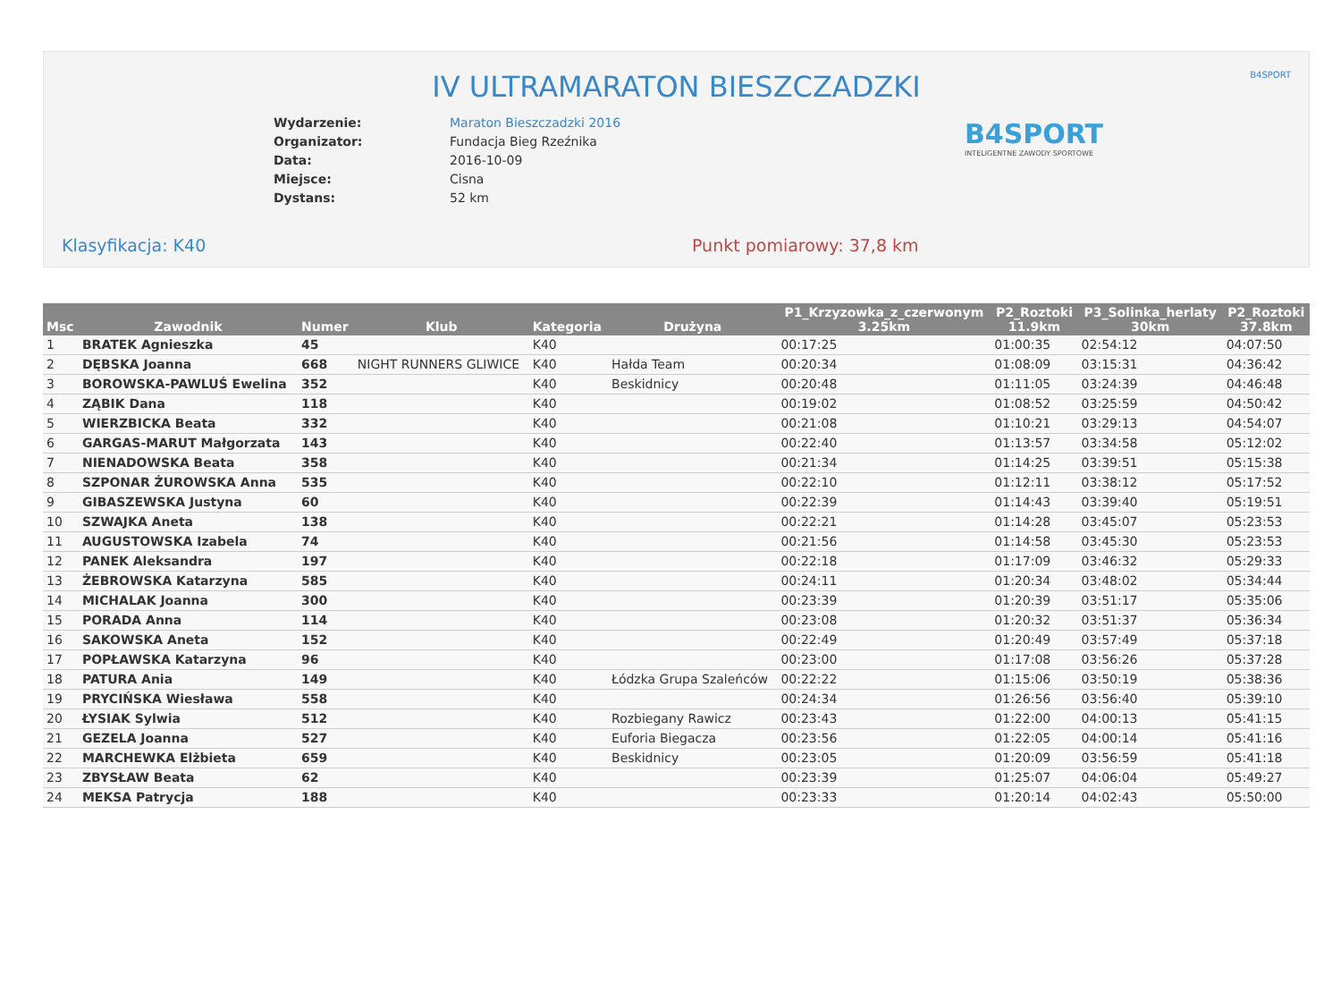B4SPORT
IV ULTRAMARATON BIESZCZADZKI
B4SPORT
INTELIGENTNE ZAWODY SPORTOWE
| Wydarzenie: | Maraton Bieszczadzki 2016 |
| Organizator: | Fundacja Bieg Rzeźnika |
| Data: | 2016-10-09 |
| Miejsce: | Cisna |
| Dystans: | 52 km |
Klasyfikacja: K40 Punkt pomiarowy: 37,8 km
| Msc | Zawodnik | Numer | Klub | Kategoria | Drużyna | P1_Krzyzowka_z_czerwonym 3.25km | P2_Roztoki 11.9km | P3_Solinka_herlaty 30km | P2_Roztoki 37.8km |
| --- | --- | --- | --- | --- | --- | --- | --- | --- | --- |
| 1 | BRATEK Agnieszka | 45 | | K40 | | 00:17:25 | 01:00:35 | 02:54:12 | 04:07:50 |
| 2 | DĘBSKA Joanna | 668 | NIGHT RUNNERS GLIWICE | K40 | Hałda Team | 00:20:34 | 01:08:09 | 03:15:31 | 04:36:42 |
| 3 | BOROWSKA-PAWLUŚ Ewelina | 352 | | K40 | Beskidnicy | 00:20:48 | 01:11:05 | 03:24:39 | 04:46:48 |
| 4 | ZĄBIK Dana | 118 | | K40 | | 00:19:02 | 01:08:52 | 03:25:59 | 04:50:42 |
| 5 | WIERZBICKA Beata | 332 | | K40 | | 00:21:08 | 01:10:21 | 03:29:13 | 04:54:07 |
| 6 | GARGAS-MARUT Małgorzata | 143 | | K40 | | 00:22:40 | 01:13:57 | 03:34:58 | 05:12:02 |
| 7 | NIENADOWSKA Beata | 358 | | K40 | | 00:21:34 | 01:14:25 | 03:39:51 | 05:15:38 |
| 8 | SZPONAR ŻUROWSKA Anna | 535 | | K40 | | 00:22:10 | 01:12:11 | 03:38:12 | 05:17:52 |
| 9 | GIBASZEWSKA Justyna | 60 | | K40 | | 00:22:39 | 01:14:43 | 03:39:40 | 05:19:51 |
| 10 | SZWAJKA Aneta | 138 | | K40 | | 00:22:21 | 01:14:28 | 03:45:07 | 05:23:53 |
| 11 | AUGUSTOWSKA Izabela | 74 | | K40 | | 00:21:56 | 01:14:58 | 03:45:30 | 05:23:53 |
| 12 | PANEK Aleksandra | 197 | | K40 | | 00:22:18 | 01:17:09 | 03:46:32 | 05:29:33 |
| 13 | ŻEBROWSKA Katarzyna | 585 | | K40 | | 00:24:11 | 01:20:34 | 03:48:02 | 05:34:44 |
| 14 | MICHALAK Joanna | 300 | | K40 | | 00:23:39 | 01:20:39 | 03:51:17 | 05:35:06 |
| 15 | PORADA Anna | 114 | | K40 | | 00:23:08 | 01:20:32 | 03:51:37 | 05:36:34 |
| 16 | SAKOWSKA Aneta | 152 | | K40 | | 00:22:49 | 01:20:49 | 03:57:49 | 05:37:18 |
| 17 | POPŁAWSKA Katarzyna | 96 | | K40 | | 00:23:00 | 01:17:08 | 03:56:26 | 05:37:28 |
| 18 | PATURA Ania | 149 | | K40 | Łódzka Grupa Szaleńców | 00:22:22 | 01:15:06 | 03:50:19 | 05:38:36 |
| 19 | PRYCIŃSKA Wiesława | 558 | | K40 | | 00:24:34 | 01:26:56 | 03:56:40 | 05:39:10 |
| 20 | ŁYSIAK Sylwia | 512 | | K40 | Rozbiegany Rawicz | 00:23:43 | 01:22:00 | 04:00:13 | 05:41:15 |
| 21 | GEZELA Joanna | 527 | | K40 | Euforia Biegacza | 00:23:56 | 01:22:05 | 04:00:14 | 05:41:16 |
| 22 | MARCHEWKA Elżbieta | 659 | | K40 | Beskidnicy | 00:23:05 | 01:20:09 | 03:56:59 | 05:41:18 |
| 23 | ZBYSŁAW Beata | 62 | | K40 | | 00:23:39 | 01:25:07 | 04:06:04 | 05:49:27 |
| 24 | MEKSA Patrycja | 188 | | K40 | | 00:23:33 | 01:20:14 | 04:02:43 | 05:50:00 |